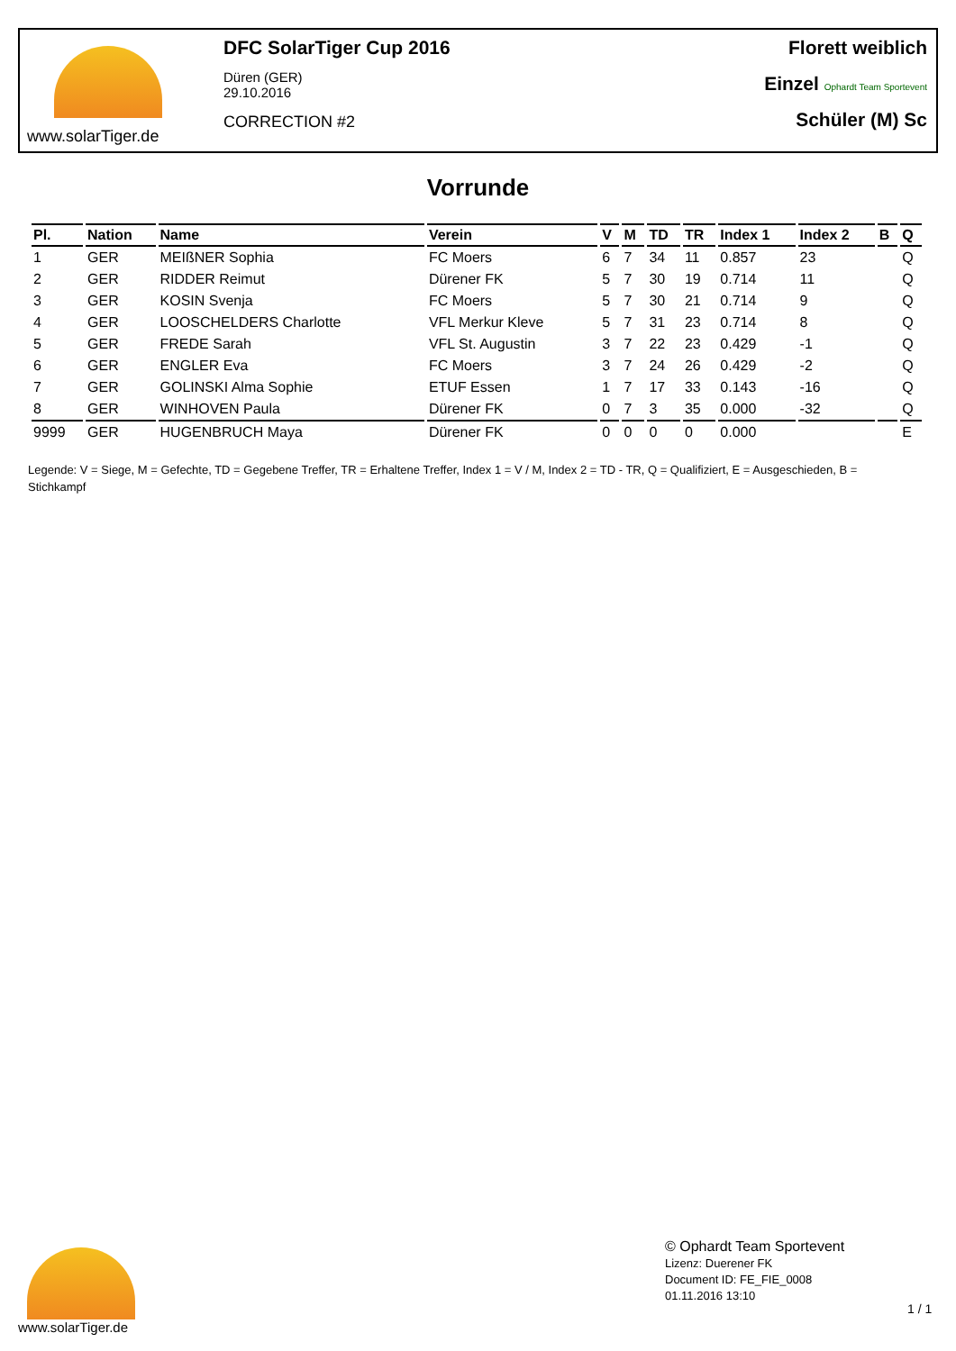www.solarTiger.de
DFC SolarTiger Cup 2016
Düren (GER)
29.10.2016
CORRECTION #2
Florett weiblich
Einzel Ophardt Team Sportevent
Schüler (M) Sc
Vorrunde
| Pl. | Nation | Name | Verein | V | M | TD | TR | Index 1 | Index 2 | B | Q |
| --- | --- | --- | --- | --- | --- | --- | --- | --- | --- | --- | --- |
| 1 | GER | MEIßNER Sophia | FC Moers | 6 | 7 | 34 | 11 | 0.857 | 23 | | Q |
| 2 | GER | RIDDER Reimut | Dürener FK | 5 | 7 | 30 | 19 | 0.714 | 11 | | Q |
| 3 | GER | KOSIN Svenja | FC Moers | 5 | 7 | 30 | 21 | 0.714 | 9 | | Q |
| 4 | GER | LOOSCHELDERS Charlotte | VFL Merkur Kleve | 5 | 7 | 31 | 23 | 0.714 | 8 | | Q |
| 5 | GER | FREDE Sarah | VFL St. Augustin | 3 | 7 | 22 | 23 | 0.429 | -1 | | Q |
| 6 | GER | ENGLER Eva | FC Moers | 3 | 7 | 24 | 26 | 0.429 | -2 | | Q |
| 7 | GER | GOLINSKI Alma Sophie | ETUF Essen | 1 | 7 | 17 | 33 | 0.143 | -16 | | Q |
| 8 | GER | WINHOVEN Paula | Dürener FK | 0 | 7 | 3 | 35 | 0.000 | -32 | | Q |
| 9999 | GER | HUGENBRUCH Maya | Dürener FK | 0 | 0 | 0 | 0 | 0.000 | | | E |
Legende: V = Siege, M = Gefechte, TD = Gegebene Treffer, TR = Erhaltene Treffer, Index 1 = V / M, Index 2 = TD - TR, Q = Qualifiziert, E = Ausgeschieden, B = Stichkampf
www.solarTiger.de
© Ophardt Team Sportevent
Lizenz: Duerener FK
Document ID: FE_FIE_0008
01.11.2016 13:10
1 / 1